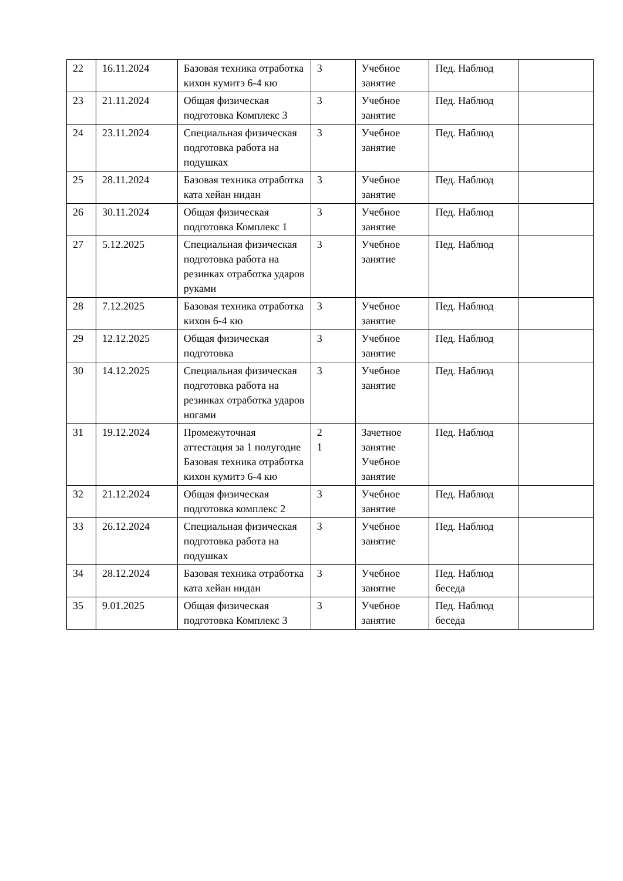| 22 | 16.11.2024 | Базовая техника отработка кихон кумитэ 6-4 кю | 3 | Учебное занятие | Пед. Наблюд | |
| 23 | 21.11.2024 | Общая физическая подготовка Комплекс 3 | 3 | Учебное занятие | Пед. Наблюд | |
| 24 | 23.11.2024 | Специальная физическая подготовка работа на подушках | 3 | Учебное занятие | Пед. Наблюд | |
| 25 | 28.11.2024 | Базовая техника отработка ката хейан нидан | 3 | Учебное занятие | Пед. Наблюд | |
| 26 | 30.11.2024 | Общая физическая подготовка Комплекс 1 | 3 | Учебное занятие | Пед. Наблюд | |
| 27 | 5.12.2025 | Специальная физическая подготовка работа на резинках отработка ударов руками | 3 | Учебное занятие | Пед. Наблюд | |
| 28 | 7.12.2025 | Базовая техника отработка кихон 6-4 кю | 3 | Учебное занятие | Пед. Наблюд | |
| 29 | 12.12.2025 | Общая физическая подготовка | 3 | Учебное занятие | Пед. Наблюд | |
| 30 | 14.12.2025 | Специальная физическая подготовка работа на резинках отработка ударов ногами | 3 | Учебное занятие | Пед. Наблюд | |
| 31 | 19.12.2024 | Промежуточная аттестация за 1 полугодие Базовая техника отработка кихон кумитэ 6-4 кю | 2 1 | Зачетное занятие Учебное занятие | Пед. Наблюд | |
| 32 | 21.12.2024 | Общая физическая подготовка комплекс 2 | 3 | Учебное занятие | Пед. Наблюд | |
| 33 | 26.12.2024 | Специальная физическая подготовка работа на подушках | 3 | Учебное занятие | Пед. Наблюд | |
| 34 | 28.12.2024 | Базовая техника отработка ката хейан нидан | 3 | Учебное занятие | Пед. Наблюд беседа | |
| 35 | 9.01.2025 | Общая физическая подготовка Комплекс 3 | 3 | Учебное занятие | Пед. Наблюд беседа | |